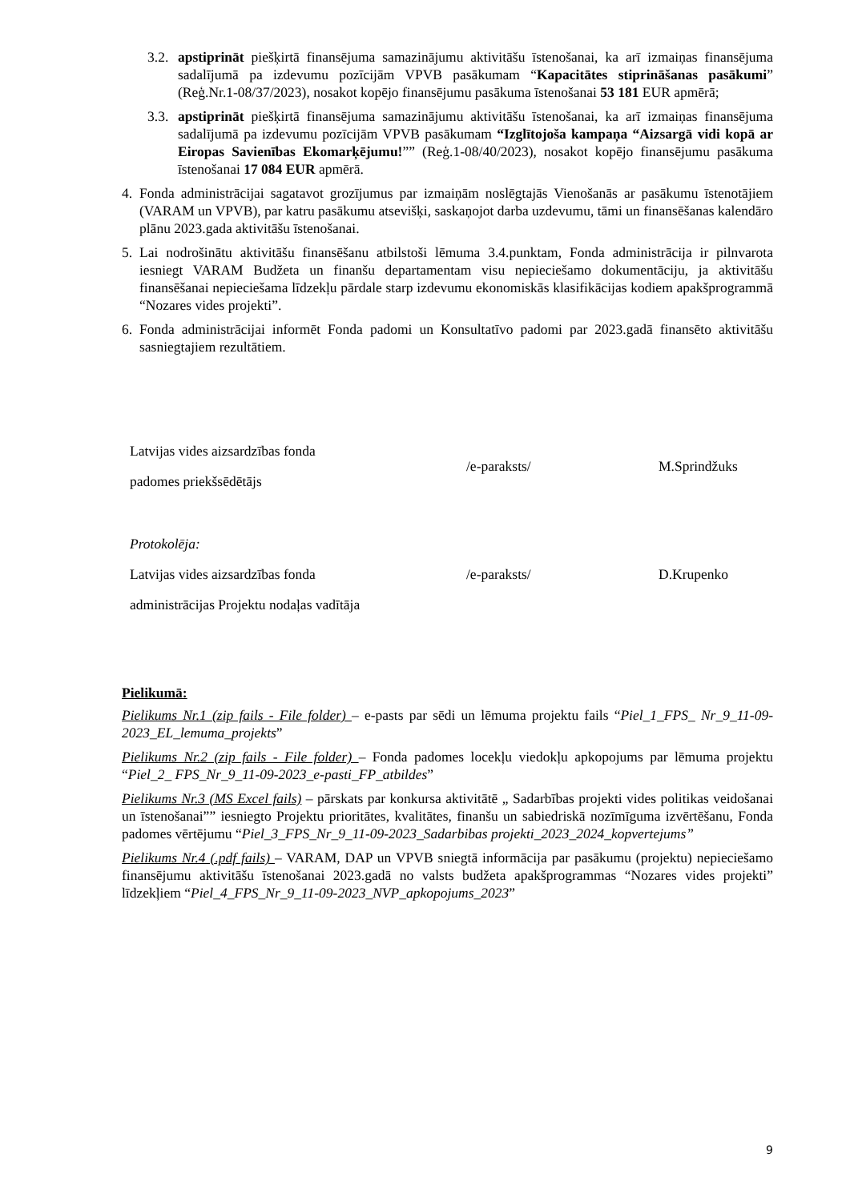3.2. apstiprināt piešķirtā finansējuma samazinājumu aktivitāšu īstenošanai, ka arī izmaiņas finansējuma sadalījumā pa izdevumu pozīcijām VPVB pasākumam “Kapacitātes stiprināšanas pasākumi” (Reģ.Nr.1-08/37/2023), nosakot kopējo finansējumu pasākuma īstenošanai 53 181 EUR apmērā;
3.3. apstiprināt piešķirtā finansējuma samazinājumu aktivitāšu īstenošanai, ka arī izmaiņas finansējuma sadalījumā pa izdevumu pozīcijām VPVB pasākumam “Izglītojoša kampaņa “Aizsargā vidi kopā ar Eiropas Savienības Ekomarķējumu!”” (Reģ.1-08/40/2023), nosakot kopējo finansējumu pasākuma īstenošanai 17 084 EUR apmērā.
4. Fonda administrācijai sagatavot grozījumus par izmaiņām noslēgtajās Vienošanās ar pasākumu īstenotājiem (VARAM un VPVB), par katru pasākumu atsevišķi, saskaņojot darba uzdevumu, tāmi un finansēšanas kalendāro plānu 2023.gada aktivitāšu īstenošanai.
5. Lai nodrošinātu aktivitāšu finansēšanu atbilstoši lēmuma 3.4.punktam, Fonda administrācija ir pilnvarota iesniegt VARAM Budžeta un finanšu departamentam visu nepieciešamo dokumentāciju, ja aktivitāšu finansēšanai nepieciešama līdzekļu pārdale starp izdevumu ekonomiskās klasifikācijas kodiem apakšprogrammā “Nozares vides projekti”.
6. Fonda administrācijai informēt Fonda padomi un Konsultatīvo padomi par 2023.gadā finansēto aktivitāšu sasniegtajiem rezultātiem.
| Latvijas vides aizsardzības fonda padomes priekšsēdētājs | /e-paraksts/ | M.Sprindžuks |
| Protokolēja: | | |
| Latvijas vides aizsardzības fonda administrācijas Projektu nodaļas vadītāja | /e-paraksts/ | D.Krupenko |
Pielikumā:
Pielikums Nr.1 (zip fails - File folder) – e-pasts par sēdi un lēmuma projektu fails “Piel_1_FPS_ Nr_9_11-09-2023_EL_lemuma_projekts”
Pielikums Nr.2 (zip fails - File folder) – Fonda padomes locekļu viedokļu apkopojums par lēmuma projektu “Piel_2_ FPS_Nr_9_11-09-2023_e-pasti_FP_atbildes”
Pielikums Nr.3 (MS Excel fails) – pārskats par konkursa aktivitātē „ Sadarbības projekti vides politikas veidošanai un īstenošanai”” iesniegto Projektu prioritātes, kvalitātes, finanšu un sabiedriskā nozīmīguma izvērtēšanu, Fonda padomes vērtējumu “Piel_3_FPS_Nr_9_11-09-2023_Sadarbibas projekti_2023_2024_kopvertejums”
Pielikums Nr.4 (.pdf fails) – VARAM, DAP un VPVB sniegtā informācija par pasākumu (projektu) nepieciešamo finansējumu aktivitāšu īstenošanai 2023.gadā no valsts budžeta apakšprogrammas “Nozares vides projekti” līdzekļiem “Piel_4_FPS_Nr_9_11-09-2023_NVP_apkopojums_2023”
9